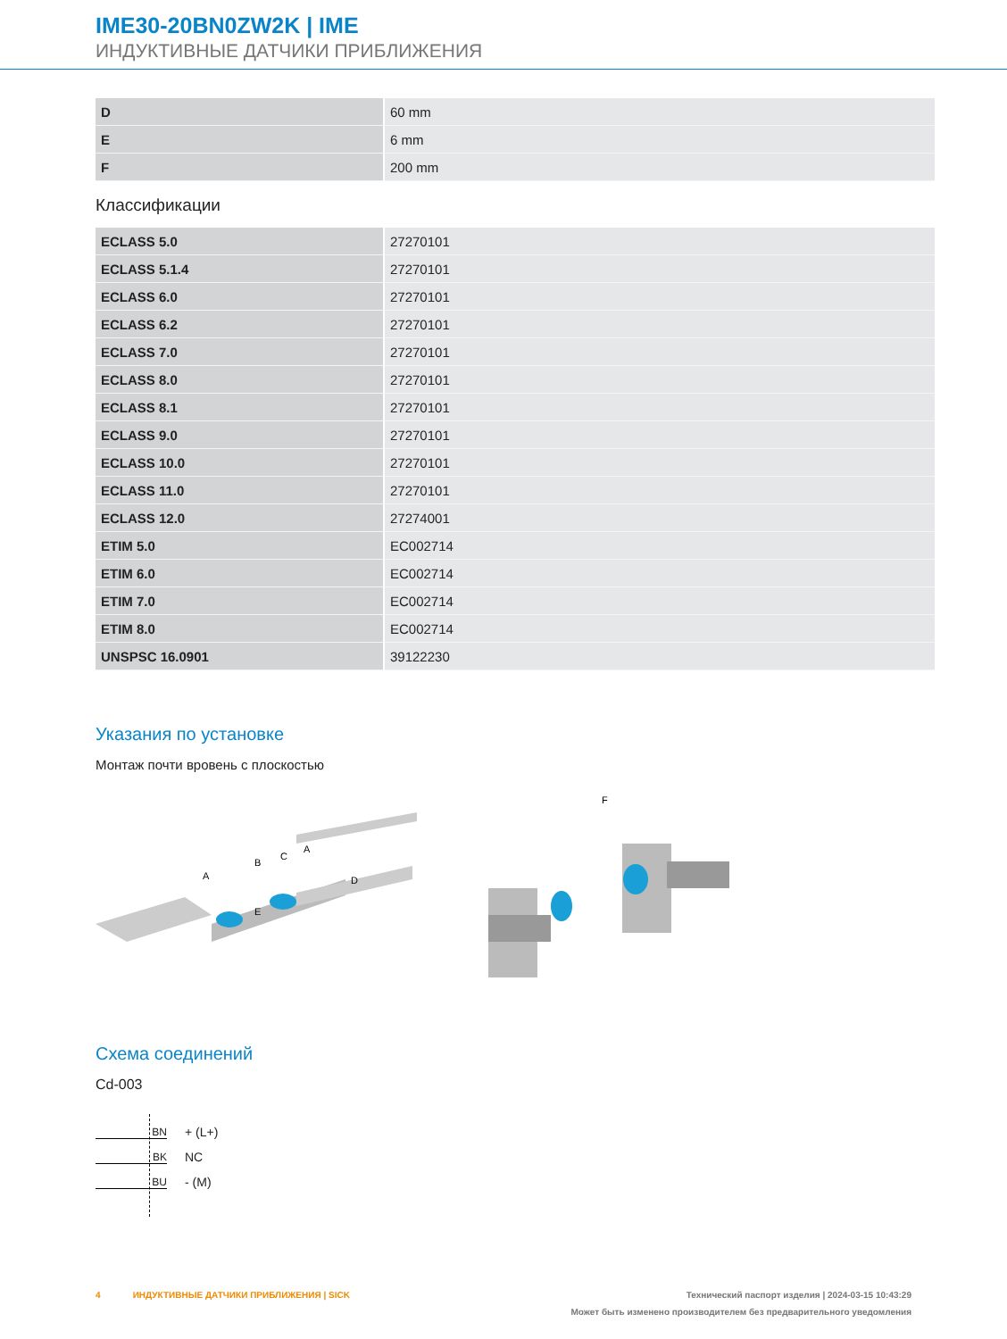IME30-20BN0ZW2K | IME
ИНДУКТИВНЫЕ ДАТЧИКИ ПРИБЛИЖЕНИЯ
| D | 60 mm |
| E | 6 mm |
| F | 200 mm |
Классификации
| ECLASS 5.0 | 27270101 |
| ECLASS 5.1.4 | 27270101 |
| ECLASS 6.0 | 27270101 |
| ECLASS 6.2 | 27270101 |
| ECLASS 7.0 | 27270101 |
| ECLASS 8.0 | 27270101 |
| ECLASS 8.1 | 27270101 |
| ECLASS 9.0 | 27270101 |
| ECLASS 10.0 | 27270101 |
| ECLASS 11.0 | 27270101 |
| ECLASS 12.0 | 27274001 |
| ETIM 5.0 | EC002714 |
| ETIM 6.0 | EC002714 |
| ETIM 7.0 | EC002714 |
| ETIM 8.0 | EC002714 |
| UNSPSC 16.0901 | 39122230 |
Указания по установке
Монтаж почти вровень с плоскостью
A
B
C
A
D
E
F
Схема соединений
Cd-003
BN + (L+)
BK NC
BU - (M)
4 ИНДУКТИВНЫЕ ДАТЧИКИ ПРИБЛИЖЕНИЯ | SICK Технический паспорт изделия | 2024-03-15 10:43:29
Может быть изменено производителем без предварительного уведомления